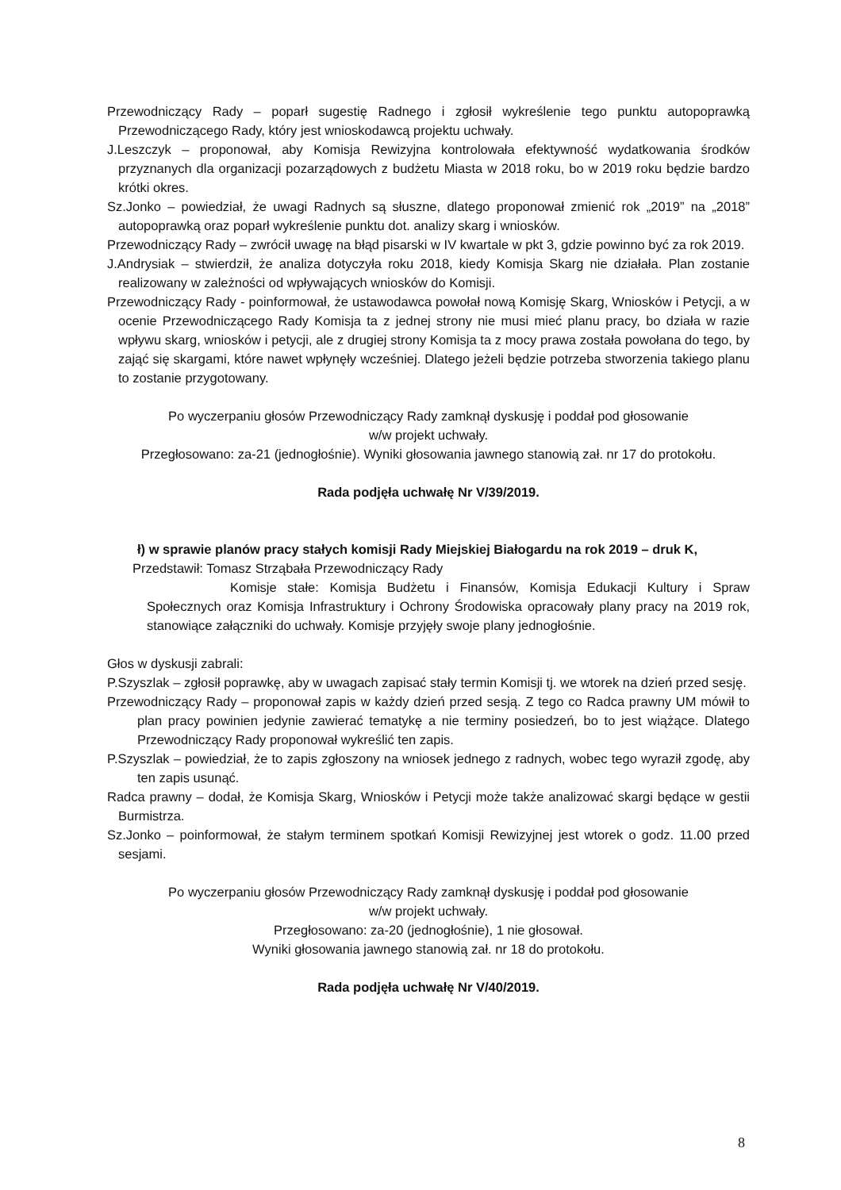Przewodniczący Rady – poparł sugestię Radnego i zgłosił wykreślenie tego punktu autopoprawką Przewodniczącego Rady, który jest wnioskodawcą projektu uchwały.
J.Leszczyk – proponował, aby Komisja Rewizyjna kontrolowała efektywność wydatkowania środków przyznanych dla organizacji pozarządowych z budżetu Miasta w 2018 roku, bo w 2019 roku będzie bardzo krótki okres.
Sz.Jonko – powiedział, że uwagi Radnych są słuszne, dlatego proponował zmienić rok „2019” na „2018” autopoprawką oraz poparł wykreślenie punktu dot. analizy skarg i wniosków.
Przewodniczący Rady – zwrócił uwagę na błąd pisarski w IV kwartale w pkt 3, gdzie powinno być za rok 2019.
J.Andrysiak – stwierdził, że analiza dotyczyła roku 2018, kiedy Komisja Skarg nie działała. Plan zostanie realizowany w zależności od wpływających wniosków do Komisji.
Przewodniczący Rady - poinformował, że ustawodawca powołał nową Komisję Skarg, Wniosków i Petycji, a w ocenie Przewodniczącego Rady Komisja ta z jednej strony nie musi mieć planu pracy, bo działa w razie wpływu skarg, wniosków i petycji, ale z drugiej strony Komisja ta z mocy prawa została powołana do tego, by zająć się skargami, które nawet wpłynęły wcześniej. Dlatego jeżeli będzie potrzeba stworzenia takiego planu to zostanie przygotowany.
Po wyczerpaniu głosów Przewodniczący Rady zamknął dyskusję i poddał pod głosowanie
w/w projekt uchwały.
Przegłosowano: za-21 (jednogłośnie). Wyniki głosowania jawnego stanowią zał. nr 17 do protokołu.
Rada podjęła uchwałę Nr V/39/2019.
ł) w sprawie planów pracy stałych komisji Rady Miejskiej Białogardu na rok 2019 – druk K,
Przedstawił: Tomasz Strząbała Przewodniczący Rady
Komisje stałe: Komisja Budżetu i Finansów, Komisja Edukacji Kultury i Spraw Społecznych oraz Komisja Infrastruktury i Ochrony Środowiska opracowały plany pracy na 2019 rok, stanowiące załączniki do uchwały. Komisje przyjęły swoje plany jednogłośnie.
Głos w dyskusji zabrali:
P.Szyszlak – zgłosił poprawkę, aby w uwagach zapisać stały termin Komisji tj. we wtorek na dzień przed sesję.
Przewodniczący Rady – proponował zapis w każdy dzień przed sesją. Z tego co Radca prawny UM mówił to plan pracy powinien jedynie zawierać tematykę a nie terminy posiedzeń, bo to jest wiążące. Dlatego Przewodniczący Rady proponował wykreślić ten zapis.
P.Szyszlak – powiedział, że to zapis zgłoszony na wniosek jednego z radnych, wobec tego wyraził zgodę, aby ten zapis usunąć.
Radca prawny – dodał, że Komisja Skarg, Wniosków i Petycji może także analizować skargi będące w gestii Burmistrza.
Sz.Jonko – poinformował, że stałym terminem spotkań Komisji Rewizyjnej jest wtorek o godz. 11.00 przed sesjami.
Po wyczerpaniu głosów Przewodniczący Rady zamknął dyskusję i poddał pod głosowanie
w/w projekt uchwały.
Przegłosowano: za-20 (jednogłośnie), 1 nie głosował.
Wyniki głosowania jawnego stanowią zał. nr 18 do protokołu.
Rada podjęła uchwałę Nr V/40/2019.
8